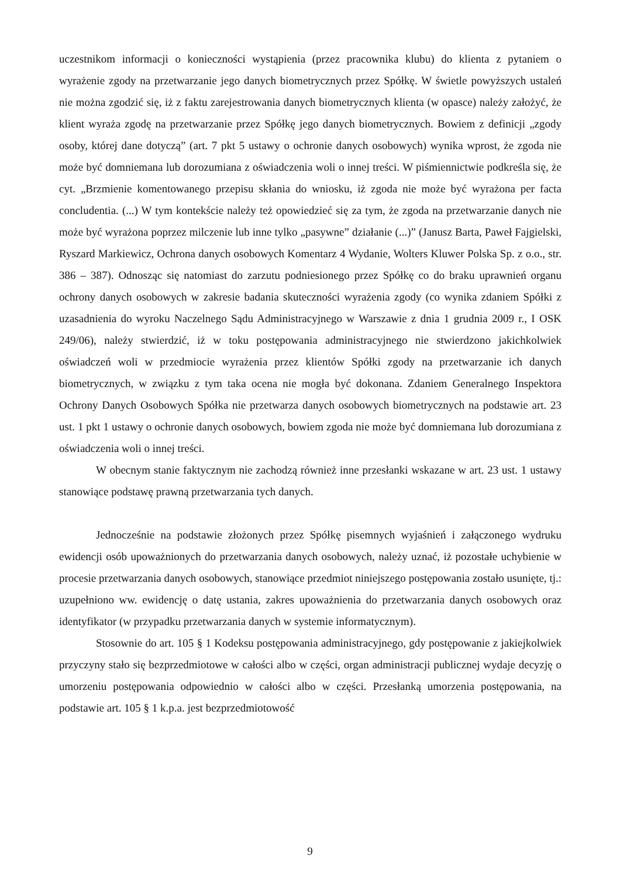uczestnikom informacji o konieczności wystąpienia (przez pracownika klubu) do klienta z pytaniem o wyrażenie zgody na przetwarzanie jego danych biometrycznych przez Spółkę. W świetle powyższych ustaleń nie można zgodzić się, iż z faktu zarejestrowania danych biometrycznych klienta (w opasce) należy założyć, że klient wyraża zgodę na przetwarzanie przez Spółkę jego danych biometrycznych. Bowiem z definicji „zgody osoby, której dane dotyczą” (art. 7 pkt 5 ustawy o ochronie danych osobowych) wynika wprost, że zgoda nie może być domniemana lub dorozumiana z oświadczenia woli o innej treści. W piśmiennictwie podkreśla się, że cyt. „Brzmienie komentowanego przepisu skłania do wniosku, iż zgoda nie może być wyrażona per facta concludentia. (...) W tym kontekście należy też opowiedzieć się za tym, że zgoda na przetwarzanie danych nie może być wyrażona poprzez milczenie lub inne tylko „pasywne” działanie (...)” (Janusz Barta, Paweł Fajgielski, Ryszard Markiewicz, Ochrona danych osobowych Komentarz 4 Wydanie, Wolters Kluwer Polska Sp. z o.o., str. 386 – 387). Odnosząc się natomiast do zarzutu podniesionego przez Spółkę co do braku uprawnień organu ochrony danych osobowych w zakresie badania skuteczności wyrażenia zgody (co wynika zdaniem Spółki z uzasadnienia do wyroku Naczelnego Sądu Administracyjnego w Warszawie z dnia 1 grudnia 2009 r., I OSK 249/06), należy stwierdzić, iż w toku postępowania administracyjnego nie stwierdzono jakichkolwiek oświadczeń woli w przedmiocie wyrażenia przez klientów Spółki zgody na przetwarzanie ich danych biometrycznych, w związku z tym taka ocena nie mogła być dokonana. Zdaniem Generalnego Inspektora Ochrony Danych Osobowych Spółka nie przetwarza danych osobowych biometrycznych na podstawie art. 23 ust. 1 pkt 1 ustawy o ochronie danych osobowych, bowiem zgoda nie może być domniemana lub dorozumiana z oświadczenia woli o innej treści.
W obecnym stanie faktycznym nie zachodzą również inne przesłanki wskazane w art. 23 ust. 1 ustawy stanowiące podstawę prawną przetwarzania tych danych.
Jednocześnie na podstawie złożonych przez Spółkę pisemnych wyjaśnień i załączonego wydruku ewidencji osób upoważnionych do przetwarzania danych osobowych, należy uznać, iż pozostałe uchybienie w procesie przetwarzania danych osobowych, stanowiące przedmiot niniejszego postępowania zostało usunięte, tj.: uzupełniono ww. ewidencję o datę ustania, zakres upoważnienia do przetwarzania danych osobowych oraz identyfikator (w przypadku przetwarzania danych w systemie informatycznym).
Stosownie do art. 105 § 1 Kodeksu postępowania administracyjnego, gdy postępowanie z jakiejkolwiek przyczyny stało się bezprzedmiotowe w całości albo w części, organ administracji publicznej wydaje decyzję o umorzeniu postępowania odpowiednio w całości albo w części. Przesłanką umorzenia postępowania, na podstawie art. 105 § 1 k.p.a. jest bezprzedmiotowość
9